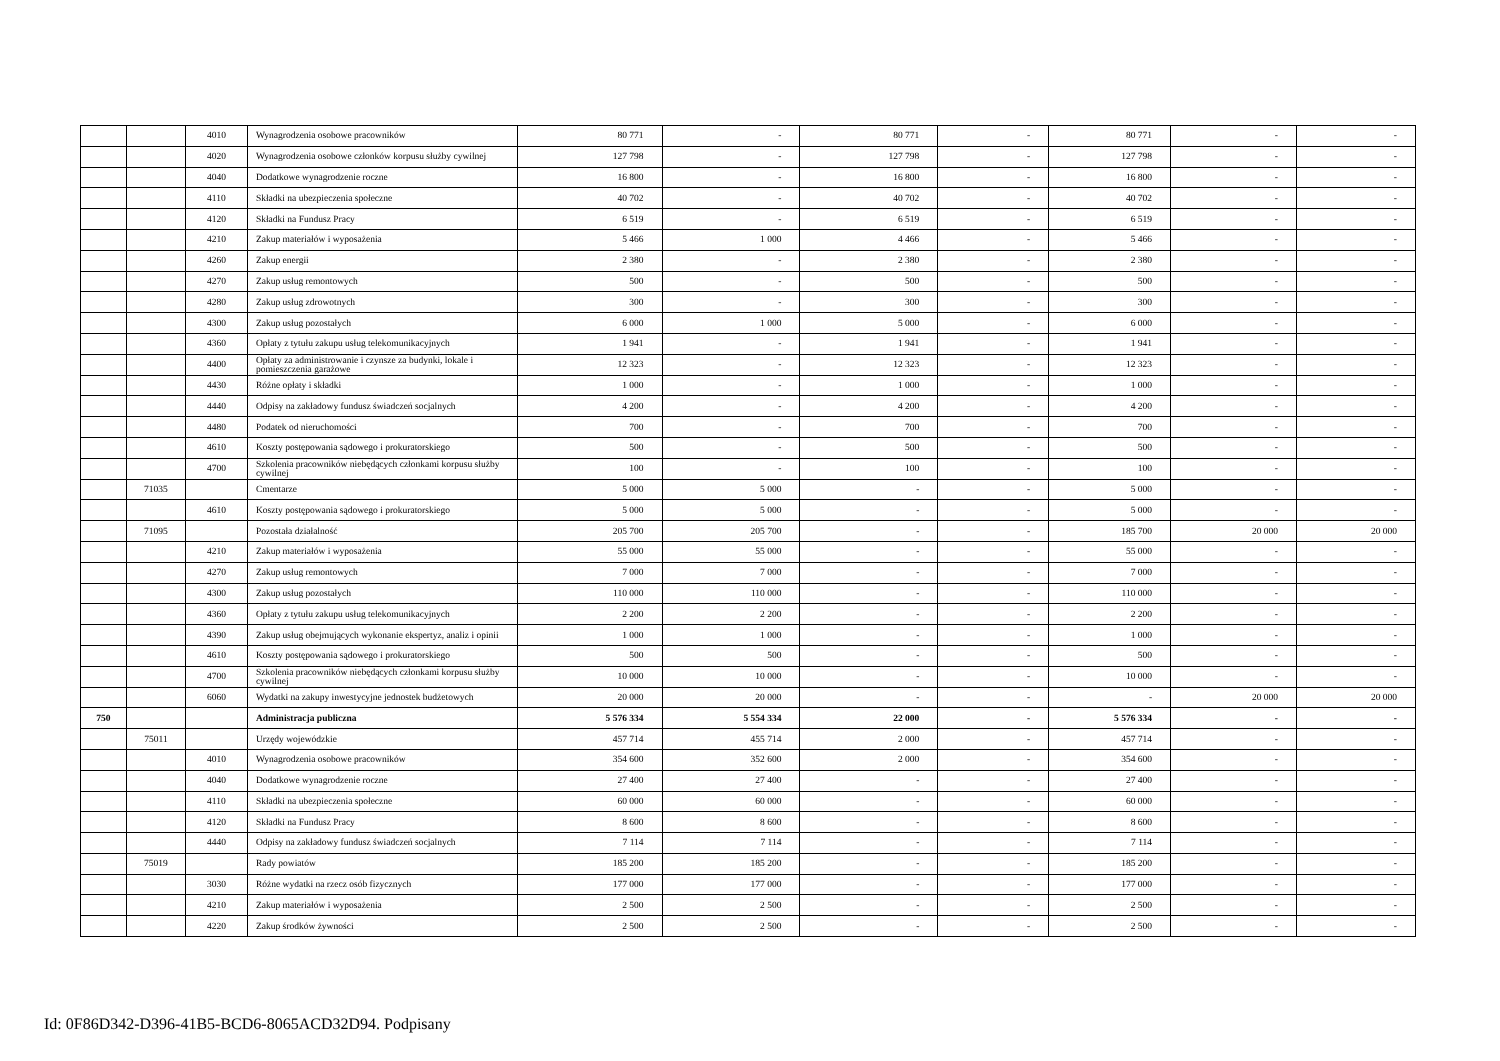| | | 4010 | Wynagrodzenia osobowe pracowników | 80 771 | - | 80 771 | - | 80 771 | - | - |
| | | 4020 | Wynagrodzenia osobowe członków korpusu służby cywilnej | 127 798 | - | 127 798 | - | 127 798 | - | - |
| | | 4040 | Dodatkowe wynagrodzenie roczne | 16 800 | - | 16 800 | - | 16 800 | - | - |
| | | 4110 | Składki na ubezpieczenia społeczne | 40 702 | - | 40 702 | - | 40 702 | - | - |
| | | 4120 | Składki na Fundusz Pracy | 6 519 | - | 6 519 | - | 6 519 | - | - |
| | | 4210 | Zakup materiałów i wyposażenia | 5 466 | 1 000 | 4 466 | - | 5 466 | - | - |
| | | 4260 | Zakup energii | 2 380 | - | 2 380 | - | 2 380 | - | - |
| | | 4270 | Zakup usług remontowych | 500 | - | 500 | - | 500 | - | - |
| | | 4280 | Zakup usług zdrowotnych | 300 | - | 300 | - | 300 | - | - |
| | | 4300 | Zakup usług pozostałych | 6 000 | 1 000 | 5 000 | - | 6 000 | - | - |
| | | 4360 | Opłaty z tytułu zakupu usług telekomunikacyjnych | 1 941 | - | 1 941 | - | 1 941 | - | - |
| | | 4400 | Opłaty za administrowanie i czynsze za budynki, lokale i pomieszczenia garażowe | 12 323 | - | 12 323 | - | 12 323 | - | - |
| | | 4430 | Różne opłaty i składki | 1 000 | - | 1 000 | - | 1 000 | - | - |
| | | 4440 | Odpisy na zakładowy fundusz świadczeń socjalnych | 4 200 | - | 4 200 | - | 4 200 | - | - |
| | | 4480 | Podatek od nieruchomości | 700 | - | 700 | - | 700 | - | - |
| | | 4610 | Koszty postępowania sądowego i prokuratorskiego | 500 | - | 500 | - | 500 | - | - |
| | | 4700 | Szkolenia pracowników niebędących członkami korpusu służby cywilnej | 100 | - | 100 | - | 100 | - | - |
| | 71035 | | Cmentarze | 5 000 | 5 000 | - | - | 5 000 | - | - |
| | | 4610 | Koszty postępowania sądowego i prokuratorskiego | 5 000 | 5 000 | - | - | 5 000 | - | - |
| | 71095 | | Pozostała działalność | 205 700 | 205 700 | - | - | 185 700 | 20 000 | 20 000 |
| | | 4210 | Zakup materiałów i wyposażenia | 55 000 | 55 000 | - | - | 55 000 | - | - |
| | | 4270 | Zakup usług remontowych | 7 000 | 7 000 | - | - | 7 000 | - | - |
| | | 4300 | Zakup usług pozostałych | 110 000 | 110 000 | - | - | 110 000 | - | - |
| | | 4360 | Opłaty z tytułu zakupu usług telekomunikacyjnych | 2 200 | 2 200 | - | - | 2 200 | - | - |
| | | 4390 | Zakup usług obejmujących wykonanie ekspertyz, analiz i opinii | 1 000 | 1 000 | - | - | 1 000 | - | - |
| | | 4610 | Koszty postępowania sądowego i prokuratorskiego | 500 | 500 | - | - | 500 | - | - |
| | | 4700 | Szkolenia pracowników niebędących członkami korpusu służby cywilnej | 10 000 | 10 000 | - | - | 10 000 | - | - |
| | | 6060 | Wydatki na zakupy inwestycyjne jednostek budżetowych | 20 000 | 20 000 | - | - | - | 20 000 | 20 000 |
| 750 | | | Administracja publiczna | 5 576 334 | 5 554 334 | 22 000 | - | 5 576 334 | - | - |
| | 75011 | | Urzędy wojewódzkie | 457 714 | 455 714 | 2 000 | - | 457 714 | - | - |
| | | 4010 | Wynagrodzenia osobowe pracowników | 354 600 | 352 600 | 2 000 | - | 354 600 | - | - |
| | | 4040 | Dodatkowe wynagrodzenie roczne | 27 400 | 27 400 | - | - | 27 400 | - | - |
| | | 4110 | Składki na ubezpieczenia społeczne | 60 000 | 60 000 | - | - | 60 000 | - | - |
| | | 4120 | Składki na Fundusz Pracy | 8 600 | 8 600 | - | - | 8 600 | - | - |
| | | 4440 | Odpisy na zakładowy fundusz świadczeń socjalnych | 7 114 | 7 114 | - | - | 7 114 | - | - |
| | 75019 | | Rady powiatów | 185 200 | 185 200 | - | - | 185 200 | - | - |
| | | 3030 | Różne wydatki na rzecz osób fizycznych | 177 000 | 177 000 | - | - | 177 000 | - | - |
| | | 4210 | Zakup materiałów i wyposażenia | 2 500 | 2 500 | - | - | 2 500 | - | - |
| | | 4220 | Zakup środków żywności | 2 500 | 2 500 | - | - | 2 500 | - | - |
Id: 0F86D342-D396-41B5-BCD6-8065ACD32D94. Podpisany